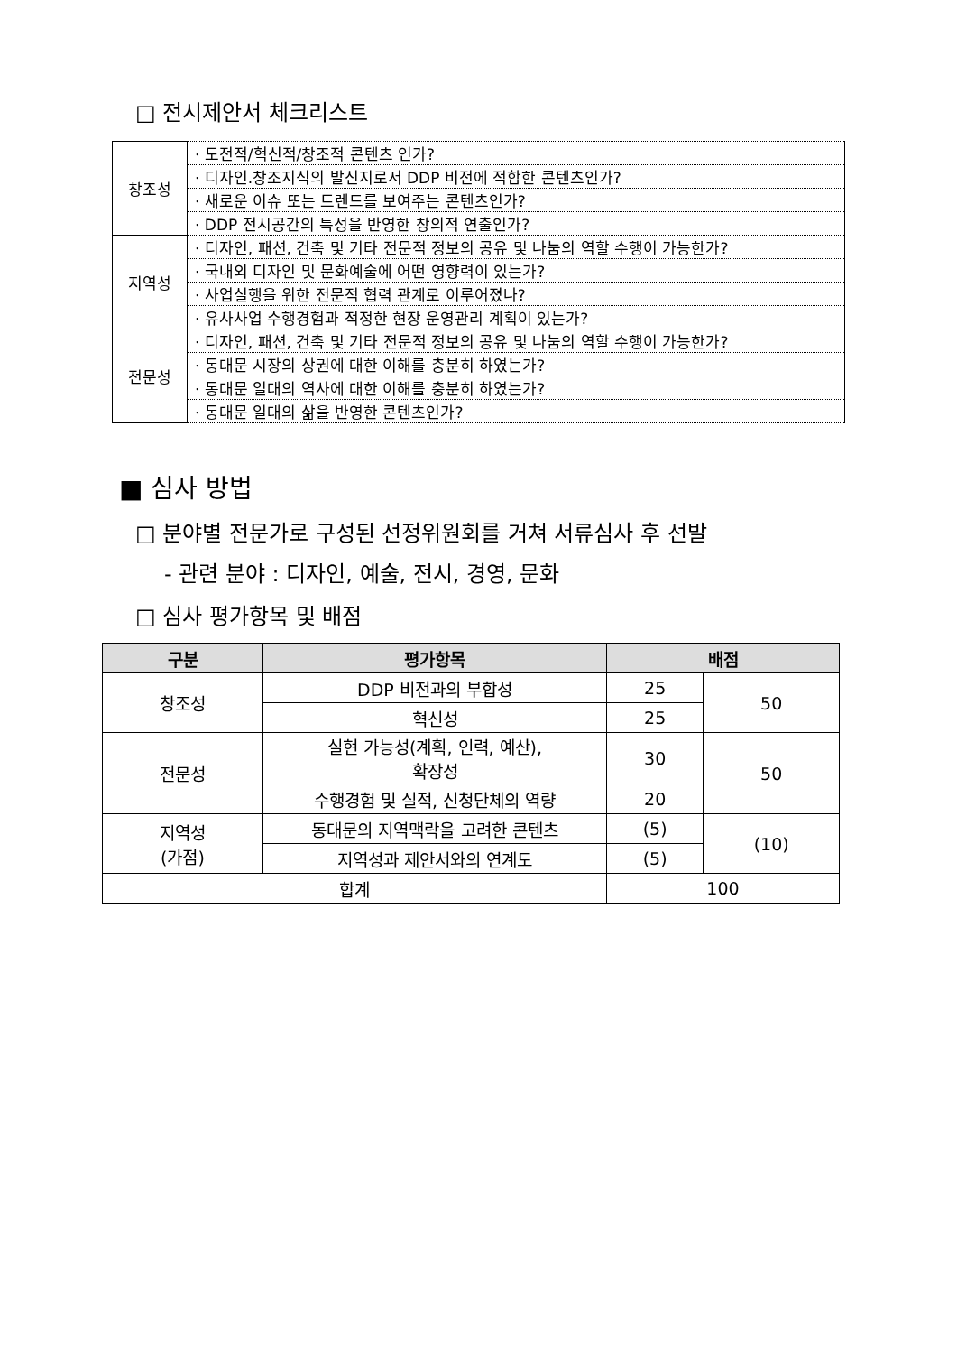□ 전시제안서 체크리스트
| 창조성 | · 도전적/혁신적/창조적 콘텐츠 인가? |
| | · 디자인.창조지식의 발신지로서 DDP 비전에 적합한 콘텐츠인가? |
| | · 새로운 이슈 또는 트렌드를 보여주는 콘텐츠인가? |
| | · DDP 전시공간의 특성을 반영한 창의적 연출인가? |
| 지역성 | · 디자인, 패션, 건축 및 기타 전문적 정보의 공유 및 나눔의 역할 수행이 가능한가? |
| | · 국내외 디자인 및 문화예술에 어떤 영향력이 있는가? |
| | · 사업실행을 위한 전문적 협력 관계로 이루어졌나? |
| | · 유사사업 수행경험과 적정한 현장 운영관리 계획이 있는가? |
| 전문성 | · 디자인, 패션, 건축 및 기타 전문적 정보의 공유 및 나눔의 역할 수행이 가능한가? |
| | · 동대문 시장의 상권에 대한 이해를 충분히 하였는가? |
| | · 동대문 일대의 역사에 대한 이해를 충분히 하였는가? |
| | · 동대문 일대의 삶을 반영한 콘텐츠인가? |
■ 심사 방법
□ 분야별 전문가로 구성된 선정위원회를 거쳐 서류심사 후 선발
- 관련 분야 : 디자인, 예술, 전시, 경영, 문화
□ 심사 평가항목 및 배점
| 구분 | 평가항목 | 배점 | |
| --- | --- | --- | --- |
| 창조성 | DDP 비전과의 부합성 | 25 | 50 |
| | 혁신성 | 25 | |
| 전문성 | 실현 가능성(계획, 인력, 예산), 확장성 | 30 | 50 |
| | 수행경험 및 실적, 신청단체의 역량 | 20 | |
| 지역성 (가점) | 동대문의 지역맥락을 고려한 콘텐츠 | (5) | (10) |
| | 지역성과 제안서와의 연계도 | (5) | |
| 합계 | | 100 | |